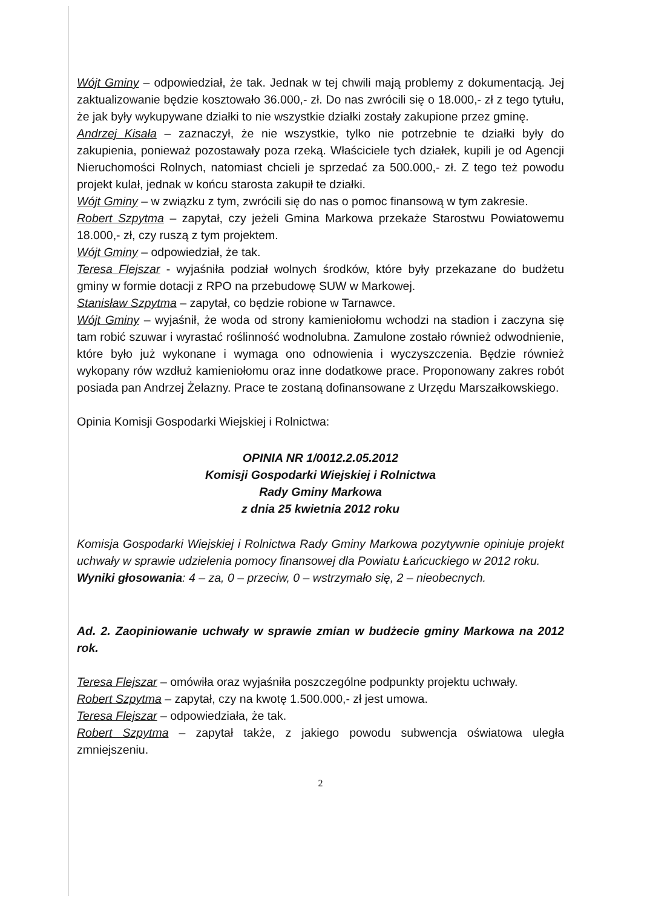Wójt Gminy – odpowiedział, że tak. Jednak w tej chwili mają problemy z dokumentacją. Jej zaktualizowanie będzie kosztowało 36.000,- zł. Do nas zwrócili się o 18.000,- zł z tego tytułu, że jak były wykupywane działki to nie wszystkie działki zostały zakupione przez gminę.
Andrzej Kisała – zaznaczył, że nie wszystkie, tylko nie potrzebnie te działki były do zakupienia, ponieważ pozostawały poza rzeką. Właściciele tych działek, kupili je od Agencji Nieruchomości Rolnych, natomiast chcieli je sprzedać za 500.000,- zł. Z tego też powodu projekt kulał, jednak w końcu starosta zakupił te działki.
Wójt Gminy – w związku z tym, zwrócili się do nas o pomoc finansową w tym zakresie.
Robert Szpytma – zapytał, czy jeżeli Gmina Markowa przekaże Starostwu Powiatowemu 18.000,- zł, czy ruszą z tym projektem.
Wójt Gminy – odpowiedział, że tak.
Teresa Flejszar - wyjaśniła podział wolnych środków, które były przekazane do budżetu gminy w formie dotacji z RPO na przebudowę SUW w Markowej.
Stanisław Szpytma – zapytał, co będzie robione w Tarnawce.
Wójt Gminy – wyjaśnił, że woda od strony kamieniołomu wchodzi na stadion i zaczyna się tam robić szuwar i wyrastać roślinność wodnolubna. Zamulone zostało również odwodnienie, które było już wykonane i wymaga ono odnowienia i wyczyszczenia. Będzie również wykopany rów wzdłuż kamieniołomu oraz inne dodatkowe prace. Proponowany zakres robót posiada pan Andrzej Żelazny. Prace te zostaną dofinansowane z Urzędu Marszałkowskiego.
Opinia Komisji Gospodarki Wiejskiej i Rolnictwa:
OPINIA NR 1/0012.2.05.2012
Komisji Gospodarki Wiejskiej i Rolnictwa
Rady Gminy Markowa
z dnia 25 kwietnia 2012 roku
Komisja Gospodarki Wiejskiej i Rolnictwa Rady Gminy Markowa pozytywnie opiniuje projekt uchwały w sprawie udzielenia pomocy finansowej dla Powiatu Łańcuckiego w 2012 roku.
Wyniki głosowania: 4 – za, 0 – przeciw, 0 – wstrzymało się, 2 – nieobecnych.
Ad. 2. Zaopiniowanie uchwały w sprawie zmian w budżecie gminy Markowa na 2012 rok.
Teresa Flejszar – omówiła oraz wyjaśniła poszczególne podpunkty projektu uchwały.
Robert Szpytma – zapytał, czy na kwotę 1.500.000,- zł jest umowa.
Teresa Flejszar – odpowiedziała, że tak.
Robert Szpytma – zapytał także, z jakiego powodu subwencja oświatowa uległa zmniejszeniu.
2